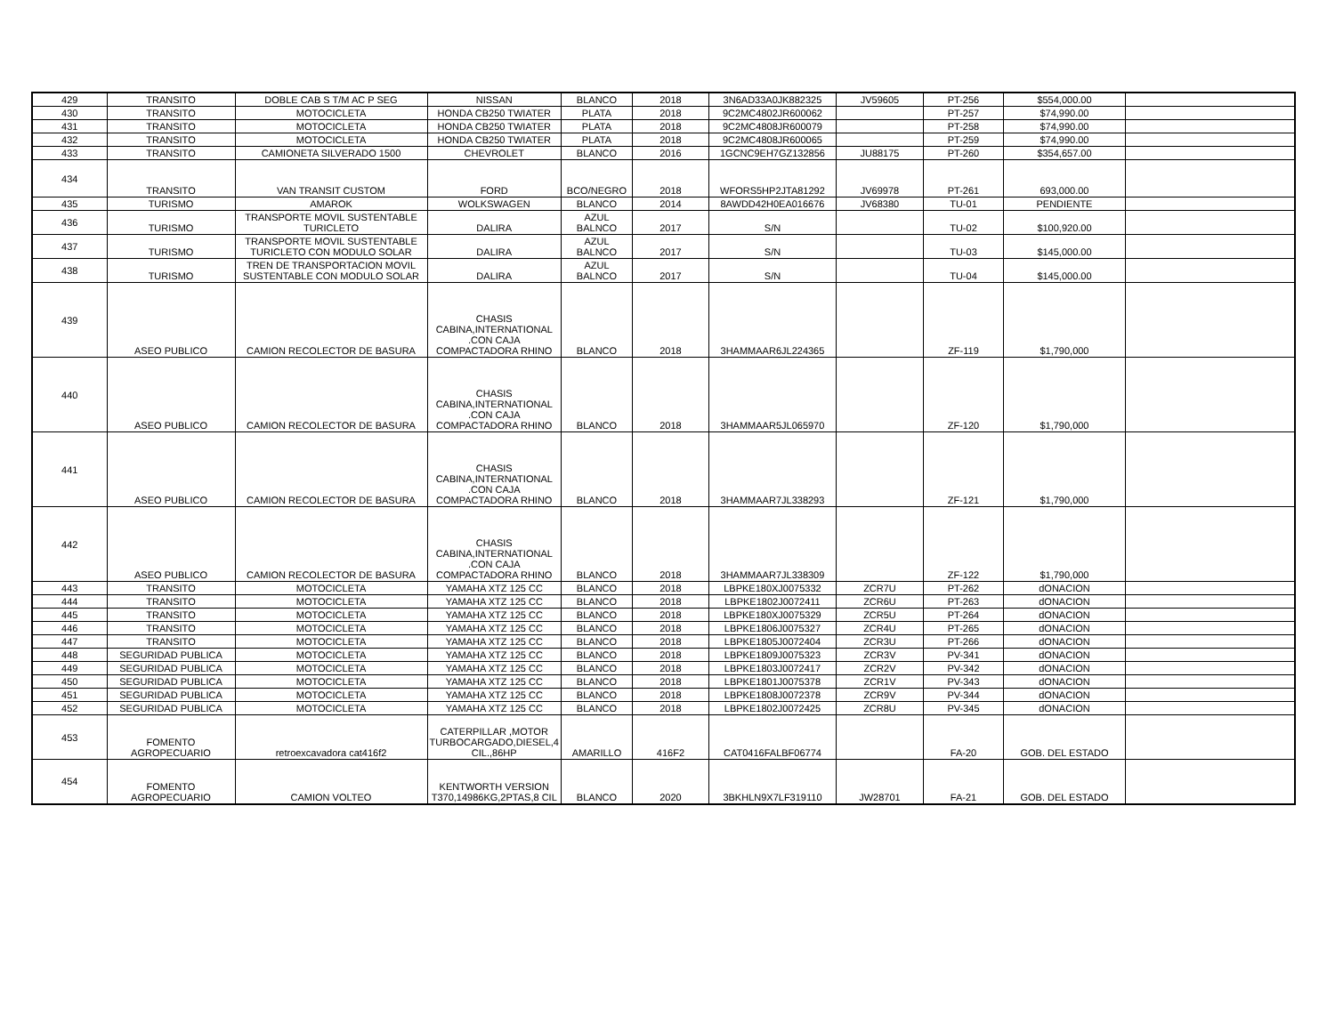| 429 | TRANSITO | DOBLE CAB S T/M AC P SEG | NISSAN | BLANCO | 2018 | 3N6AD33A0JK882325 | JV59605 | PT-256 | $554,000.00 | |
| 430 | TRANSITO | MOTOCICLETA | HONDA CB250 TWIATER | PLATA | 2018 | 9C2MC4802JR600062 | | PT-257 | $74,990.00 | |
| 431 | TRANSITO | MOTOCICLETA | HONDA CB250 TWIATER | PLATA | 2018 | 9C2MC4808JR600079 | | PT-258 | $74,990.00 | |
| 432 | TRANSITO | MOTOCICLETA | HONDA CB250 TWIATER | PLATA | 2018 | 9C2MC4808JR600065 | | PT-259 | $74,990.00 | |
| 433 | TRANSITO | CAMIONETA SILVERADO 1500 | CHEVROLET | BLANCO | 2016 | 1GCNC9EH7GZ132856 | JU88175 | PT-260 | $354,657.00 | |
| 434 | TRANSITO | VAN TRANSIT CUSTOM | FORD | BCO/NEGRO | 2018 | WFORS5HP2JTA81292 | JV69978 | PT-261 | 693,000.00 | |
| 435 | TURISMO | AMAROK | WOLKSWAGEN | BLANCO | 2014 | 8AWDD42H0EA016676 | JV68380 | TU-01 | PENDIENTE | |
| 436 | TURISMO | TRANSPORTE MOVIL SUSTENTABLE TURICLETO | DALIRA | AZUL BALNCO | 2017 | S/N | | TU-02 | $100,920.00 | |
| 437 | TURISMO | TRANSPORTE MOVIL SUSTENTABLE TURICLETO CON MODULO SOLAR | DALIRA | AZUL BALNCO | 2017 | S/N | | TU-03 | $145,000.00 | |
| 438 | TURISMO | TREN DE TRANSPORTACION MOVIL SUSTENTABLE CON MODULO SOLAR | DALIRA | AZUL BALNCO | 2017 | S/N | | TU-04 | $145,000.00 | |
| 439 | ASEO PUBLICO | CAMION RECOLECTOR DE BASURA | CHASIS CABINA,INTERNATIONAL .CON CAJA COMPACTADORA RHINO | BLANCO | 2018 | 3HAMMAAR6JL224365 | | ZF-119 | $1,790,000 | |
| 440 | ASEO PUBLICO | CAMION RECOLECTOR DE BASURA | CHASIS CABINA,INTERNATIONAL .CON CAJA COMPACTADORA RHINO | BLANCO | 2018 | 3HAMMAAR5JL065970 | | ZF-120 | $1,790,000 | |
| 441 | ASEO PUBLICO | CAMION RECOLECTOR DE BASURA | CHASIS CABINA,INTERNATIONAL .CON CAJA COMPACTADORA RHINO | BLANCO | 2018 | 3HAMMAAR7JL338293 | | ZF-121 | $1,790,000 | |
| 442 | ASEO PUBLICO | CAMION RECOLECTOR DE BASURA | CHASIS CABINA,INTERNATIONAL .CON CAJA COMPACTADORA RHINO | BLANCO | 2018 | 3HAMMAAR7JL338309 | | ZF-122 | $1,790,000 | |
| 443 | TRANSITO | MOTOCICLETA | YAMAHA XTZ 125 CC | BLANCO | 2018 | LBPKE180XJ0075332 | ZCR7U | PT-262 | dONACION | |
| 444 | TRANSITO | MOTOCICLETA | YAMAHA XTZ 125 CC | BLANCO | 2018 | LBPKE1802J0072411 | ZCR6U | PT-263 | dONACION | |
| 445 | TRANSITO | MOTOCICLETA | YAMAHA XTZ 125 CC | BLANCO | 2018 | LBPKE180XJ0075329 | ZCR5U | PT-264 | dONACION | |
| 446 | TRANSITO | MOTOCICLETA | YAMAHA XTZ 125 CC | BLANCO | 2018 | LBPKE1806J0075327 | ZCR4U | PT-265 | dONACION | |
| 447 | TRANSITO | MOTOCICLETA | YAMAHA XTZ 125 CC | BLANCO | 2018 | LBPKE1805J0072404 | ZCR3U | PT-266 | dONACION | |
| 448 | SEGURIDAD PUBLICA | MOTOCICLETA | YAMAHA XTZ 125 CC | BLANCO | 2018 | LBPKE1809J0075323 | ZCR3V | PV-341 | dONACION | |
| 449 | SEGURIDAD PUBLICA | MOTOCICLETA | YAMAHA XTZ 125 CC | BLANCO | 2018 | LBPKE1803J0072417 | ZCR2V | PV-342 | dONACION | |
| 450 | SEGURIDAD PUBLICA | MOTOCICLETA | YAMAHA XTZ 125 CC | BLANCO | 2018 | LBPKE1801J0075378 | ZCR1V | PV-343 | dONACION | |
| 451 | SEGURIDAD PUBLICA | MOTOCICLETA | YAMAHA XTZ 125 CC | BLANCO | 2018 | LBPKE1808J0072378 | ZCR9V | PV-344 | dONACION | |
| 452 | SEGURIDAD PUBLICA | MOTOCICLETA | YAMAHA XTZ 125 CC | BLANCO | 2018 | LBPKE1802J0072425 | ZCR8U | PV-345 | dONACION | |
| 453 | FOMENTO AGROPECUARIO | retroexcavadora cat416f2 | CATERPILLAR ,MOTOR TURBOCARGADO,DIESEL,4 CIL.,86HP | AMARILLO | 416F2 | CAT0416FALBF06774 | | FA-20 | GOB. DEL ESTADO | |
| 454 | FOMENTO AGROPECUARIO | CAMION VOLTEO | KENTWORTH VERSION T370,14986KG,2PTAS,8 CIL | BLANCO | 2020 | 3BKHLN9X7LF319110 | JW28701 | FA-21 | GOB. DEL ESTADO | |